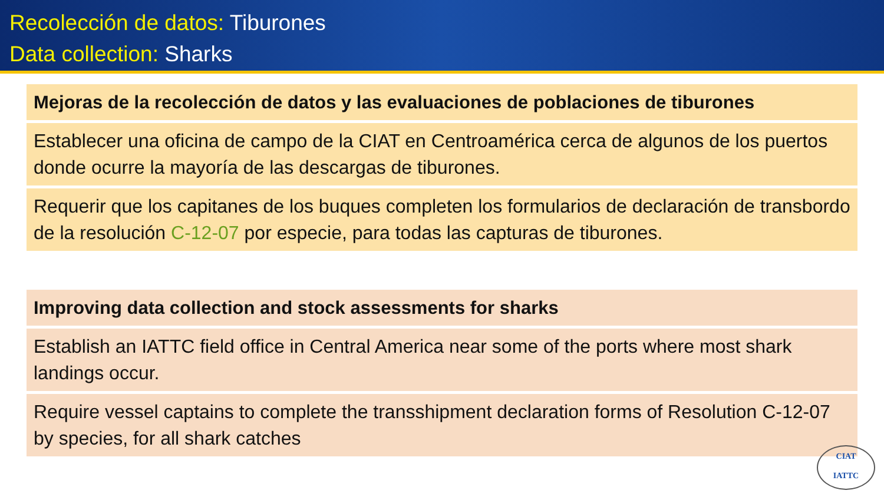Recolección de datos: Tiburones
Data collection: Sharks
Mejoras de la recolección de datos y las evaluaciones de poblaciones de tiburones
Establecer una oficina de campo de la CIAT en Centroamérica cerca de algunos de los puertos donde ocurre la mayoría de las descargas de tiburones.
Requerir que los capitanes de los buques completen los formularios de declaración de transbordo de la resolución C-12-07 por especie, para todas las capturas de tiburones.
Improving data collection and stock assessments for sharks
Establish an IATTC field office in Central America near some of the ports where most shark landings occur.
Require vessel captains to complete the transshipment declaration forms of Resolution C-12-07 by species, for all shark catches
CIAT
IATTC